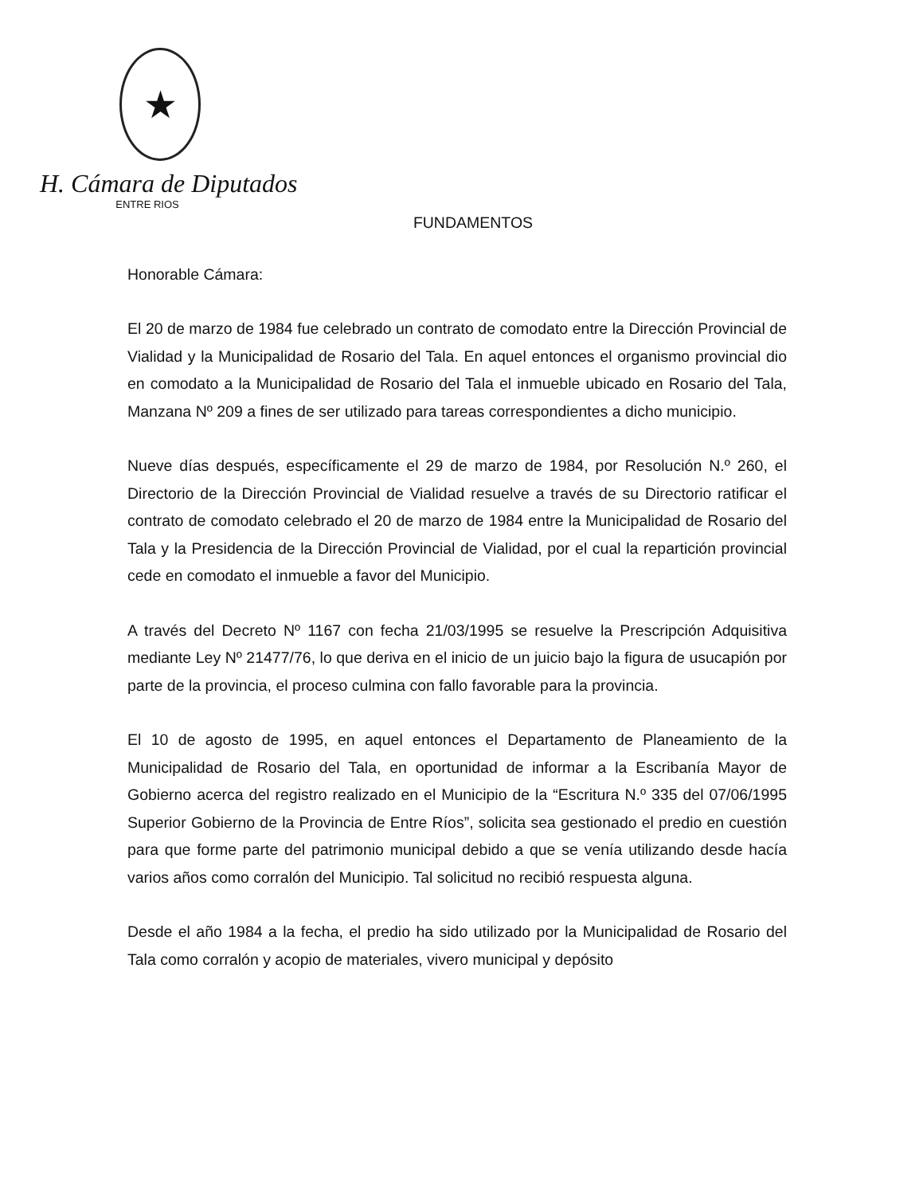★
H. Cámara de Diputados
ENTRE RIOS
FUNDAMENTOS
Honorable Cámara:
El 20 de marzo de 1984 fue celebrado un contrato de comodato entre la Dirección Provincial de Vialidad y la Municipalidad de Rosario del Tala. En aquel entonces el organismo provincial dio en comodato a la Municipalidad de Rosario del Tala el inmueble ubicado en Rosario del Tala, Manzana Nº 209 a fines de ser utilizado para tareas correspondientes a dicho municipio.
Nueve días después, específicamente el 29 de marzo de 1984, por Resolución N.º 260, el Directorio de la Dirección Provincial de Vialidad resuelve a través de su Directorio ratificar el contrato de comodato celebrado el 20 de marzo de 1984 entre la Municipalidad de Rosario del Tala y la Presidencia de la Dirección Provincial de Vialidad, por el cual la repartición provincial cede en comodato el inmueble a favor del Municipio.
A través del Decreto Nº 1167 con fecha 21/03/1995 se resuelve la Prescripción Adquisitiva mediante Ley Nº 21477/76, lo que deriva en el inicio de un juicio bajo la figura de usucapión por parte de la provincia, el proceso culmina con fallo favorable para la provincia.
El 10 de agosto de 1995, en aquel entonces el Departamento de Planeamiento de la Municipalidad de Rosario del Tala, en oportunidad de informar a la Escribanía Mayor de Gobierno acerca del registro realizado en el Municipio de la “Escritura N.º 335 del 07/06/1995 Superior Gobierno de la Provincia de Entre Ríos”, solicita sea gestionado el predio en cuestión para que forme parte del patrimonio municipal debido a que se venía utilizando desde hacía varios años como corralón del Municipio. Tal solicitud no recibió respuesta alguna.
Desde el año 1984 a la fecha, el predio ha sido utilizado por la Municipalidad de Rosario del Tala como corralón y acopio de materiales, vivero municipal y depósito